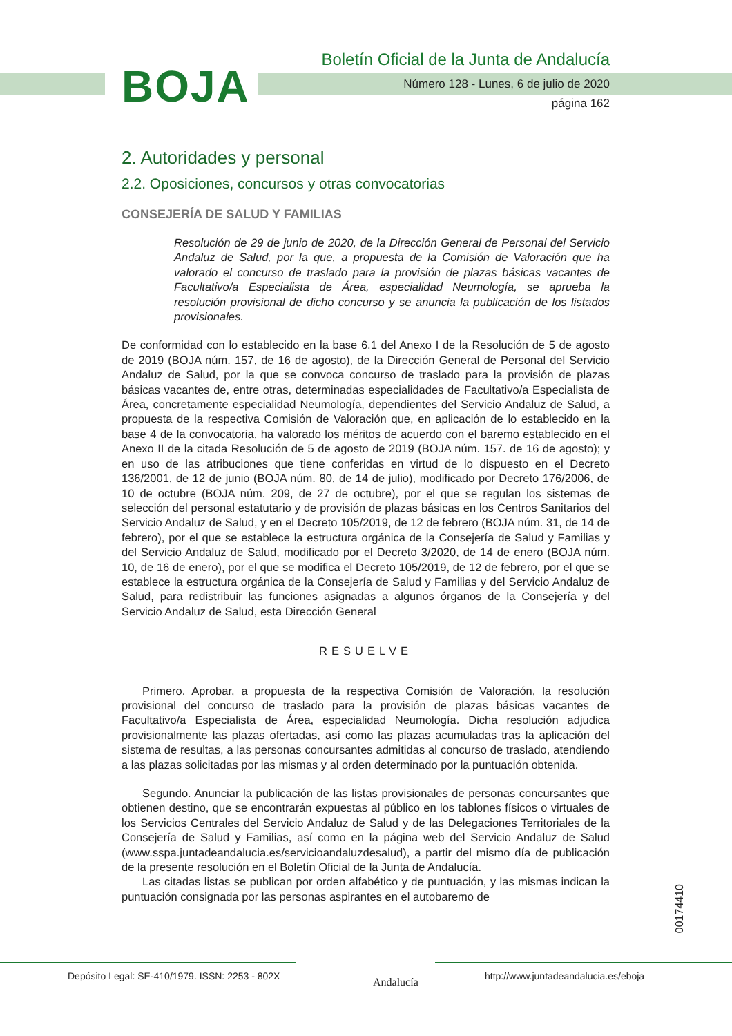BOJA
Boletín Oficial de la Junta de Andalucía
Número 128 - Lunes, 6 de julio de 2020
página 162
2. Autoridades y personal
2.2. Oposiciones, concursos y otras convocatorias
CONSEJERÍA DE SALUD Y FAMILIAS
Resolución de 29 de junio de 2020, de la Dirección General de Personal del Servicio Andaluz de Salud, por la que, a propuesta de la Comisión de Valoración que ha valorado el concurso de traslado para la provisión de plazas básicas vacantes de Facultativo/a Especialista de Área, especialidad Neumología, se aprueba la resolución provisional de dicho concurso y se anuncia la publicación de los listados provisionales.
De conformidad con lo establecido en la base 6.1 del Anexo I de la Resolución de 5 de agosto de 2019 (BOJA núm. 157, de 16 de agosto), de la Dirección General de Personal del Servicio Andaluz de Salud, por la que se convoca concurso de traslado para la provisión de plazas básicas vacantes de, entre otras, determinadas especialidades de Facultativo/a Especialista de Área, concretamente especialidad Neumología, dependientes del Servicio Andaluz de Salud, a propuesta de la respectiva Comisión de Valoración que, en aplicación de lo establecido en la base 4 de la convocatoria, ha valorado los méritos de acuerdo con el baremo establecido en el Anexo II de la citada Resolución de 5 de agosto de 2019 (BOJA núm. 157. de 16 de agosto); y en uso de las atribuciones que tiene conferidas en virtud de lo dispuesto en el Decreto 136/2001, de 12 de junio (BOJA núm. 80, de 14 de julio), modificado por Decreto 176/2006, de 10 de octubre (BOJA núm. 209, de 27 de octubre), por el que se regulan los sistemas de selección del personal estatutario y de provisión de plazas básicas en los Centros Sanitarios del Servicio Andaluz de Salud, y en el Decreto 105/2019, de 12 de febrero (BOJA núm. 31, de 14 de febrero), por el que se establece la estructura orgánica de la Consejería de Salud y Familias y del Servicio Andaluz de Salud, modificado por el Decreto 3/2020, de 14 de enero (BOJA núm. 10, de 16 de enero), por el que se modifica el Decreto 105/2019, de 12 de febrero, por el que se establece la estructura orgánica de la Consejería de Salud y Familias y del Servicio Andaluz de Salud, para redistribuir las funciones asignadas a algunos órganos de la Consejería y del Servicio Andaluz de Salud, esta Dirección General
RESUELVE
Primero. Aprobar, a propuesta de la respectiva Comisión de Valoración, la resolución provisional del concurso de traslado para la provisión de plazas básicas vacantes de Facultativo/a Especialista de Área, especialidad Neumología. Dicha resolución adjudica provisionalmente las plazas ofertadas, así como las plazas acumuladas tras la aplicación del sistema de resultas, a las personas concursantes admitidas al concurso de traslado, atendiendo a las plazas solicitadas por las mismas y al orden determinado por la puntuación obtenida.
Segundo. Anunciar la publicación de las listas provisionales de personas concursantes que obtienen destino, que se encontrarán expuestas al público en los tablones físicos o virtuales de los Servicios Centrales del Servicio Andaluz de Salud y de las Delegaciones Territoriales de la Consejería de Salud y Familias, así como en la página web del Servicio Andaluz de Salud (www.sspa.juntadeandalucia.es/servicioandaluzdesalud), a partir del mismo día de publicación de la presente resolución en el Boletín Oficial de la Junta de Andalucía.
Las citadas listas se publican por orden alfabético y de puntuación, y las mismas indican la puntuación consignada por las personas aspirantes en el autobaremo de
00174410
Depósito Legal: SE-410/1979. ISSN: 2253 - 802X Andalucía http://www.juntadeandalucia.es/eboja